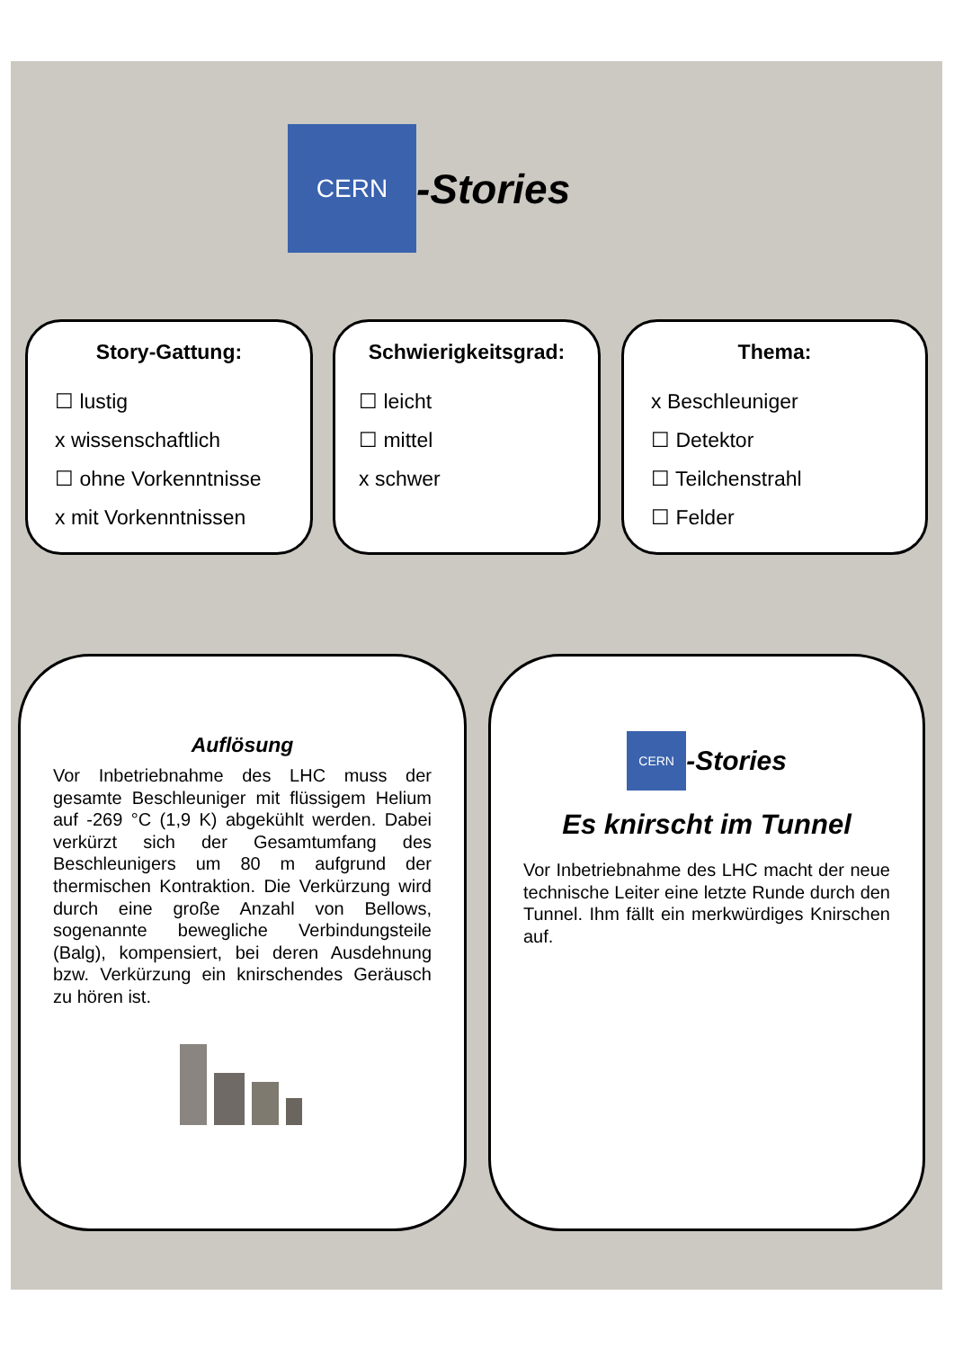CERN -Stories
Story-Gattung:
☐ lustig
x wissenschaftlich
☐ ohne Vorkenntnisse
x mit Vorkenntnissen
Schwierigkeitsgrad:
☐ leicht
☐ mittel
x schwer
Thema:
x Beschleuniger
☐ Detektor
☐ Teilchenstrahl
☐ Felder
Auflösung
Vor Inbetriebnahme des LHC muss der gesamte Beschleuniger mit flüssigem Helium auf -269 °C (1,9 K) abgekühlt werden. Dabei verkürzt sich der Gesamtumfang des Beschleunigers um 80 m aufgrund der thermischen Kontraktion. Die Verkürzung wird durch eine große Anzahl von Bellows, sogenannte bewegliche Verbindungsteile (Balg), kompensiert, bei deren Ausdehnung bzw. Verkürzung ein knirschendes Geräusch zu hören ist.
CERN -Stories
Es knirscht im Tunnel
Vor Inbetriebnahme des LHC macht der neue technische Leiter eine letzte Runde durch den Tunnel. Ihm fällt ein merkwürdiges Knirschen auf.